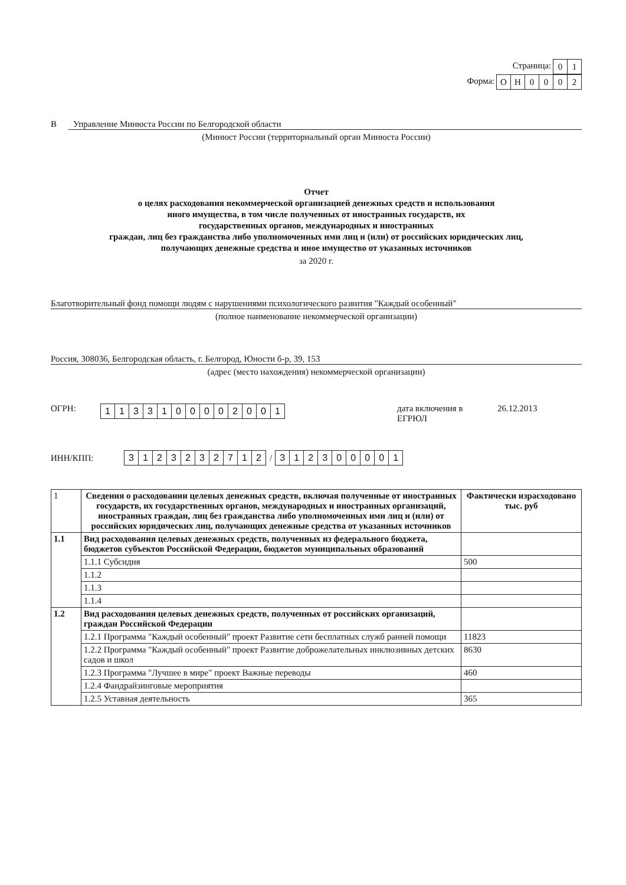Страница: 01
Форма: ОН 0002
В Управление Минюста России по Белгородской области
(Минюст России (территориальный орган Минюста России)
Отчет
о целях расходования некоммерческой организацией денежных средств и использования
иного имущества, в том числе полученных от иностранных государств, их
государственных органов, международных и иностранных
граждан, лиц без гражданства либо уполномоченных ими лиц и (или) от российских юридических лиц,
получающих денежные средства и иное имущество от указанных источников
за 2020 г.
Благотворительный фонд помощи людям с нарушениями психологического развития "Каждый особенный"
(полное наименование некоммерческой организации)
Россия, 308036, Белгородская область, г. Белгород, Юности б-р, 39, 153
(адрес (место нахождения) некоммерческой организации)
ОГРН: 1133100002001 дата включения в ЕГРЮЛ 26.12.2013
ИНН/КПП: 3123232712 / 312300001
| 1 | Сведения о расходовании целевых денежных средств, включая полученные от иностранных государств, их государственных органов, международных и иностранных организаций, иностранных граждан, лиц без гражданства либо уполномоченных ими лиц и (или) от российских юридических лиц, получающих денежные средства от указанных источников | Фактически израсходовано тыс. руб |
| 1.1 | Вид расходования целевых денежных средств, полученных из федерального бюджета, бюджетов субъектов Российской Федерации, бюджетов муниципальных образований | |
| | 1.1.1 Субсидия | 500 |
| | 1.1.2 | |
| | 1.1.3 | |
| | 1.1.4 | |
| 1.2 | Вид расходования целевых денежных средств, полученных от российских организаций, граждан Российской Федерации | |
| | 1.2.1 Программа "Каждый особенный" проект Развитие сети бесплатных служб ранней помощи | 11823 |
| | 1.2.2 Программа "Каждый особенный" проект Развитие доброжелательных инклюзивных детских садов и школ | 8630 |
| | 1.2.3 Программа "Лучшее в мире" проект Важные переводы | 460 |
| | 1.2.4 Фандрайзинговые мероприятия | |
| | 1.2.5 Уставная деятельность | 365 |